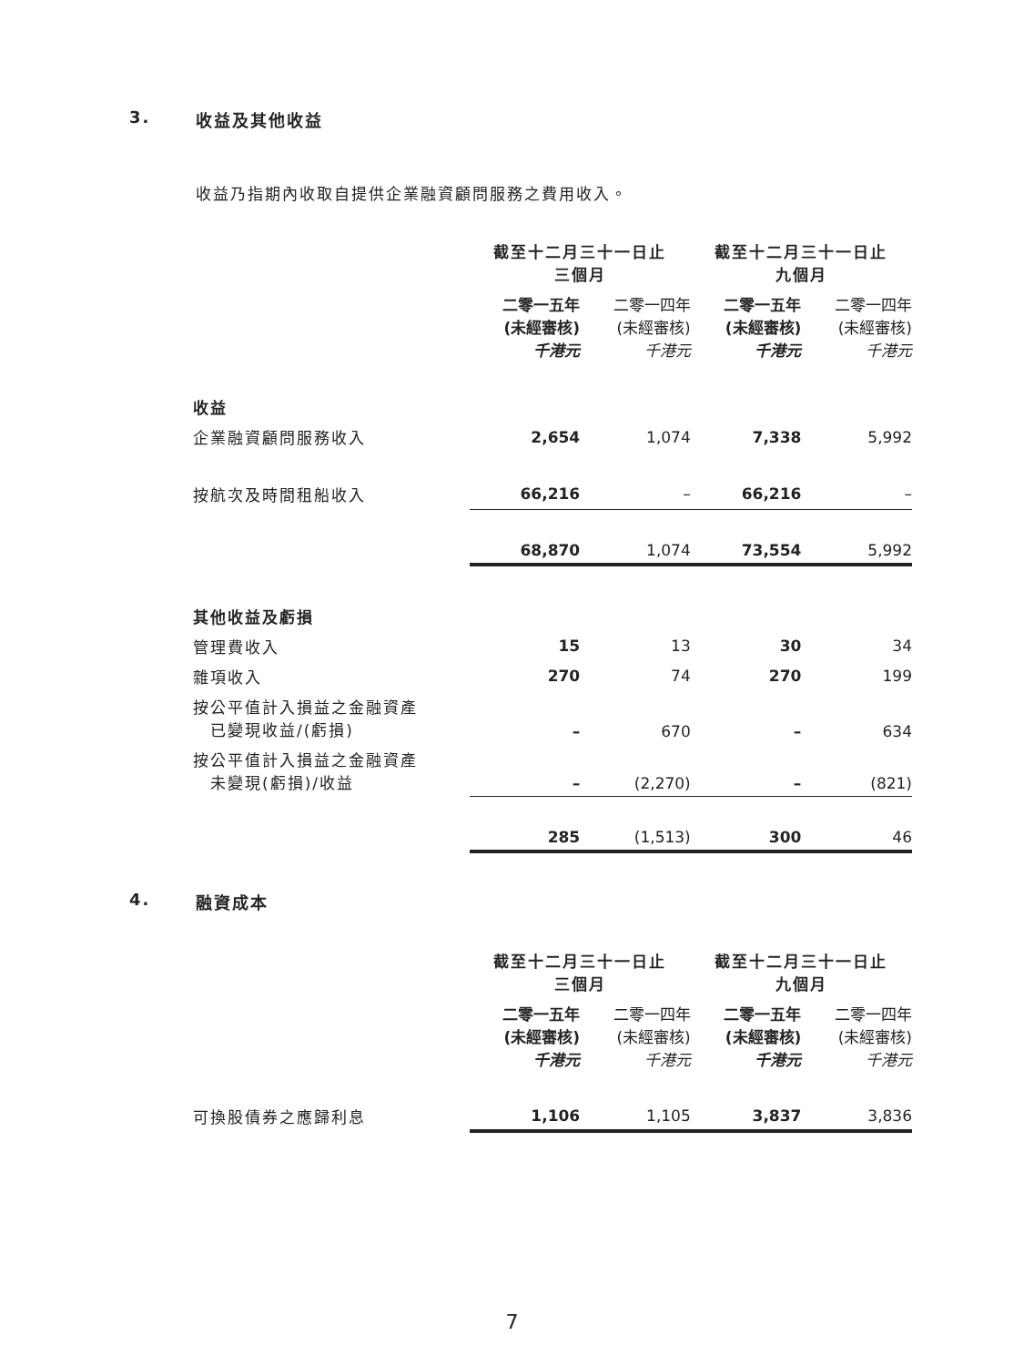3. 收益及其他收益
收益乃指期內收取自提供企業融資顧問服務之費用收入。
| | 截至十二月三十一日止 三個月 | | 截至十二月三十一日止 九個月 | |
| | 二零一五年 (未經審核) 千港元 | 二零一四年 (未經審核) 千港元 | 二零一五年 (未經審核) 千港元 | 二零一四年 (未經審核) 千港元 |
| 收益 | | | | |
| 企業融資顧問服務收入 | 2,654 | 1,074 | 7,338 | 5,992 |
| 按航次及時間租船收入 | 66,216 | – | 66,216 | – |
| | 68,870 | 1,074 | 73,554 | 5,992 |
| 其他收益及虧損 | | | | |
| 管理費收入 | 15 | 13 | 30 | 34 |
| 雜項收入 | 270 | 74 | 270 | 199 |
| 按公平值計入損益之金融資產 已變現收益/(虧損) | – | 670 | – | 634 |
| 按公平值計入損益之金融資產 未變現(虧損)/收益 | – | (2,270) | – | (821) |
| | 285 | (1,513) | 300 | 46 |
4. 融資成本
| | 截至十二月三十一日止 三個月 | | 截至十二月三十一日止 九個月 | |
| | 二零一五年 (未經審核) 千港元 | 二零一四年 (未經審核) 千港元 | 二零一五年 (未經審核) 千港元 | 二零一四年 (未經審核) 千港元 |
| 可換股債券之應歸利息 | 1,106 | 1,105 | 3,837 | 3,836 |
7